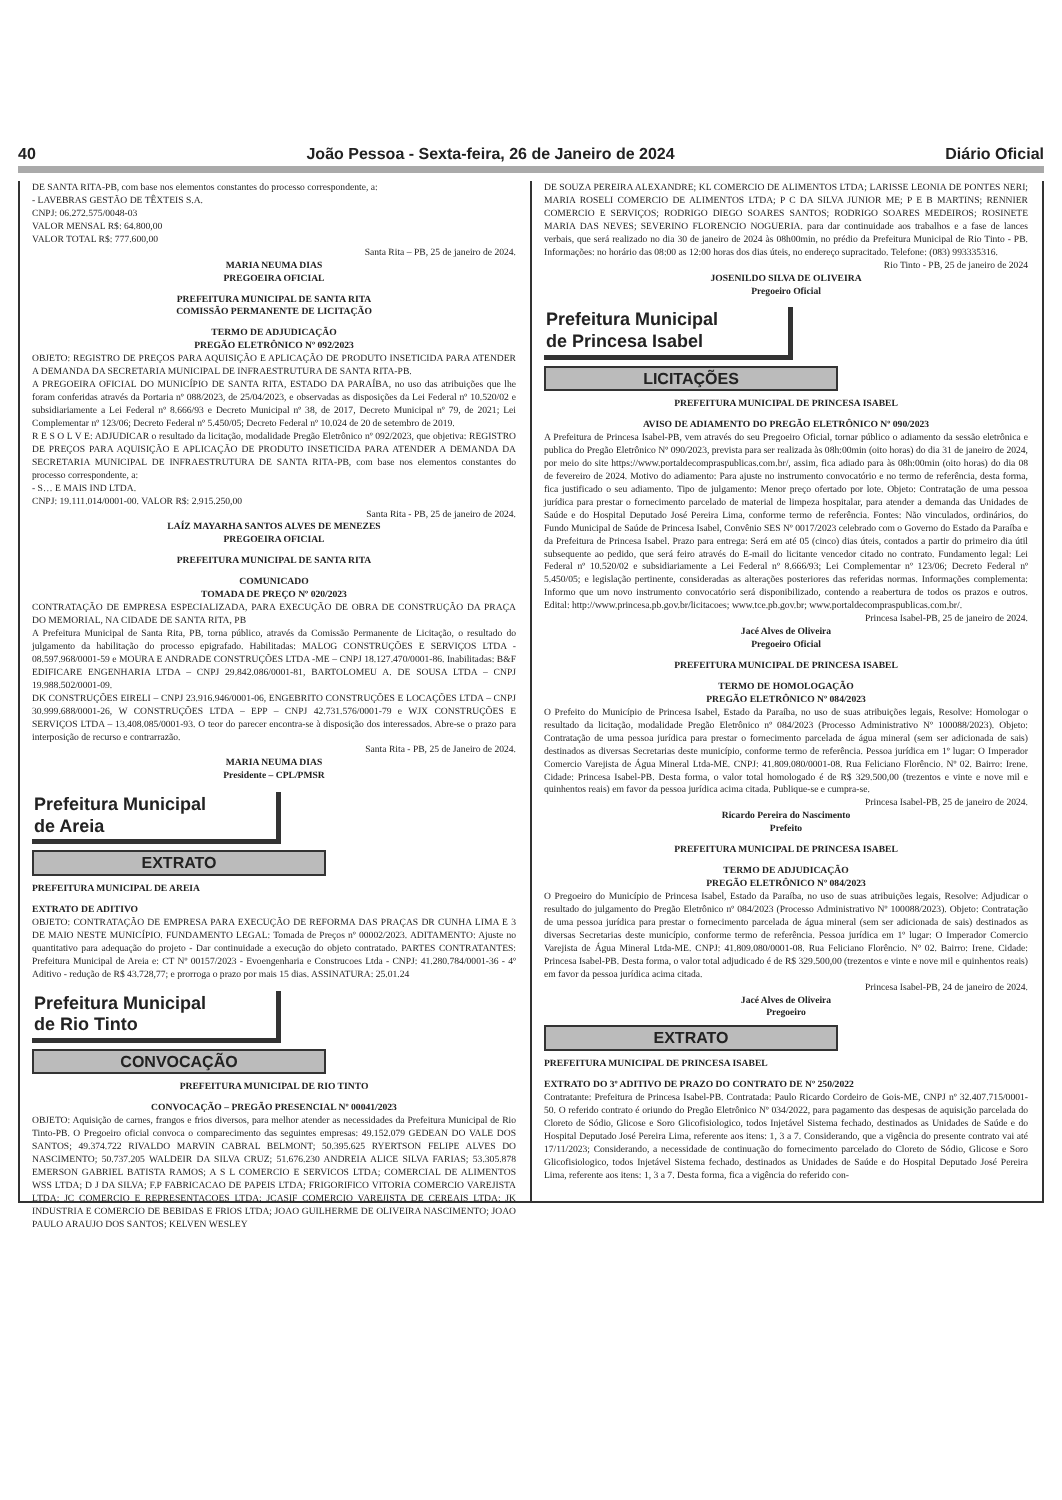40 João Pessoa - Sexta-feira, 26 de Janeiro de 2024 Diário Oficial
DE SANTA RITA-PB, com base nos elementos constantes do processo correspondente, a:
- LAVEBRAS GESTÃO DE TÊXTEIS S.A.
CNPJ: 06.272.575/0048-03
VALOR MENSAL R$: 64.800,00
VALOR TOTAL R$: 777.600,00
Santa Rita – PB, 25 de janeiro de 2024.
MARIA NEUMA DIAS
PREGOEIRA OFICIAL
PREFEITURA MUNICIPAL DE SANTA RITA
COMISSÃO PERMANENTE DE LICITAÇÃO
TERMO DE ADJUDICAÇÃO
PREGÃO ELETRÔNICO Nº 092/2023
OBJETO: REGISTRO DE PREÇOS PARA AQUISIÇÃO E APLICAÇÃO DE PRODUTO INSETICIDA PARA ATENDER A DEMANDA DA SECRETARIA MUNICIPAL DE INFRAESTRUTURA DE SANTA RITA-PB.
A PREGOEIRA OFICIAL DO MUNICÍPIO DE SANTA RITA, ESTADO DA PARAÍBA, no uso das atribuições que lhe foram conferidas através da Portaria nº 088/2023, de 25/04/2023, e observadas as disposições da Lei Federal nº 10.520/02 e subsidiariamente a Lei Federal nº 8.666/93 e Decreto Municipal nº 38, de 2017, Decreto Municipal nº 79, de 2021; Lei Complementar nº 123/06; Decreto Federal nº 5.450/05; Decreto Federal nº 10.024 de 20 de setembro de 2019.
R E S O L V E: ADJUDICAR o resultado da licitação, modalidade Pregão Eletrônico nº 092/2023, que objetiva: REGISTRO DE PREÇOS PARA AQUISIÇÃO E APLICAÇÃO DE PRODUTO INSETICIDA PARA ATENDER A DEMANDA DA SECRETARIA MUNICIPAL DE INFRAESTRUTURA DE SANTA RITA-PB, com base nos elementos constantes do processo correspondente, a:
- S… E MAIS IND LTDA.
CNPJ: 19.111.014/0001-00. VALOR R$: 2.915.250,00
Santa Rita - PB, 25 de janeiro de 2024.
LAÍZ MAYARHA SANTOS ALVES DE MENEZES
PREGOEIRA OFICIAL
PREFEITURA MUNICIPAL DE SANTA RITA
COMUNICADO
TOMADA DE PREÇO Nº 020/2023
CONTRATAÇÃO DE EMPRESA ESPECIALIZADA, PARA EXECUÇÃO DE OBRA DE CONSTRUÇÃO DA PRAÇA DO MEMORIAL, NA CIDADE DE SANTA RITA, PB
A Prefeitura Municipal de Santa Rita, PB, torna público, através da Comissão Permanente de Licitação, o resultado do julgamento da habilitação do processo epigrafado. Habilitadas: MALOG CONSTRUÇÕES E SERVIÇOS LTDA - 08.597.968/0001-59 e MOURA E ANDRADE CONSTRUÇÕES LTDA -ME – CNPJ 18.127.470/0001-86. Inabilitadas: B&F EDIFICARE ENGENHARIA LTDA – CNPJ 29.842.086/0001-81, BARTOLOMEU A. DE SOUSA LTDA – CNPJ 19.988.502/0001-09.
DK CONSTRUÇÕES EIRELI – CNPJ 23.916.946/0001-06, ENGEBRITO CONSTRUÇÕES E LOCAÇÕES LTDA – CNPJ 30.999.688/0001-26, W CONSTRUÇÕES LTDA – EPP – CNPJ 42.731.576/0001-79 e WJX CONSTRUÇÕES E SERVIÇOS LTDA – 13.408.085/0001-93. O teor do parecer encontra-se à disposição dos interessados. Abre-se o prazo para interposição de recurso e contrarrazão.
Santa Rita - PB, 25 de Janeiro de 2024.
MARIA NEUMA DIAS
Presidente – CPL/PMSR
Prefeitura Municipal
de Areia
EXTRATO
PREFEITURA MUNICIPAL DE AREIA
EXTRATO DE ADITIVO
OBJETO: CONTRATAÇÃO DE EMPRESA PARA EXECUÇÃO DE REFORMA DAS PRAÇAS DR CUNHA LIMA E 3 DE MAIO NESTE MUNICÍPIO. FUNDAMENTO LEGAL: Tomada de Preços nº 00002/2023. ADITAMENTO: Ajuste no quantitativo para adequação do projeto - Dar continuidade a execução do objeto contratado. PARTES CONTRATANTES: Prefeitura Municipal de Areia e: CT Nº 00157/2023 - Evoengenharia e Construcoes Ltda - CNPJ: 41.280.784/0001-36 - 4º Aditivo - redução de R$ 43.728,77; e prorroga o prazo por mais 15 dias. ASSINATURA: 25.01.24
Prefeitura Municipal
de Rio Tinto
CONVOCAÇÃO
PREFEITURA MUNICIPAL DE RIO TINTO
CONVOCAÇÃO – PREGÃO PRESENCIAL Nº 00041/2023
OBJETO: Aquisição de carnes, frangos e frios diversos, para melhor atender as necessidades da Prefeitura Municipal de Rio Tinto-PB. O Pregoeiro oficial convoca o comparecimento das seguintes empresas: 49.152.079 GEDEAN DO VALE DOS SANTOS; 49.374.722 RIVALDO MARVIN CABRAL BELMONT; 50.395.625 RYERTSON FELIPE ALVES DO NASCIMENTO; 50.737.205 WALDEIR DA SILVA CRUZ; 51.676.230 ANDREIA ALICE SILVA FARIAS; 53.305.878 EMERSON GABRIEL BATISTA RAMOS; A S L COMERCIO E SERVICOS LTDA; COMERCIAL DE ALIMENTOS WSS LTDA; D J DA SILVA; F.P FABRICACAO DE PAPEIS LTDA; FRIGORIFICO VITORIA COMERCIO VAREJISTA LTDA; JC COMERCIO E REPRESENTACOES LTDA; JCASIF COMERCIO VAREJISTA DE CEREAIS LTDA; JK INDUSTRIA E COMERCIO DE BEBIDAS E FRIOS LTDA; JOAO GUILHERME DE OLIVEIRA NASCIMENTO; JOAO PAULO ARAUJO DOS SANTOS; KELVEN WESLEY
DE SOUZA PEREIRA ALEXANDRE; KL COMERCIO DE ALIMENTOS LTDA; LARISSE LEONIA DE PONTES NERI; MARIA ROSELI COMERCIO DE ALIMENTOS LTDA; P C DA SILVA JUNIOR ME; P E B MARTINS; RENNIER COMERCIO E SERVIÇOS; RODRIGO DIEGO SOARES SANTOS; RODRIGO SOARES MEDEIROS; ROSINETE MARIA DAS NEVES; SEVERINO FLORENCIO NOGUERIA. para dar continuidade aos trabalhos e a fase de lances verbais, que será realizado no dia 30 de janeiro de 2024 às 08h00min, no prédio da Prefeitura Municipal de Rio Tinto - PB. Informações: no horário das 08:00 as 12:00 horas dos dias úteis, no endereço supracitado. Telefone: (083) 993335316.
Rio Tinto - PB, 25 de janeiro de 2024
JOSENILDO SILVA DE OLIVEIRA
Pregoeiro Oficial
Prefeitura Municipal
de Princesa Isabel
LICITAÇÕES
PREFEITURA MUNICIPAL DE PRINCESA ISABEL
AVISO DE ADIAMENTO DO PREGÃO ELETRÔNICO Nº 090/2023
A Prefeitura de Princesa Isabel-PB, vem através do seu Pregoeiro Oficial, tornar público o adiamento da sessão eletrônica e publica do Pregão Eletrônico Nº 090/2023, prevista para ser realizada às 08h:00min (oito horas) do dia 31 de janeiro de 2024, por meio do site https://www.portaldecompraspublicas.com.br/, assim, fica adiado para às 08h:00min (oito horas) do dia 08 de fevereiro de 2024. Motivo do adiamento: Para ajuste no instrumento convocatório e no termo de referência, desta forma, fica justificado o seu adiamento. Tipo de julgamento: Menor preço ofertado por lote. Objeto: Contratação de uma pessoa jurídica para prestar o fornecimento parcelado de material de limpeza hospitalar, para atender a demanda das Unidades de Saúde e do Hospital Deputado José Pereira Lima, conforme termo de referência. Fontes: Não vinculados, ordinários, do Fundo Municipal de Saúde de Princesa Isabel, Convênio SES Nº 0017/2023 celebrado com o Governo do Estado da Paraíba e da Prefeitura de Princesa Isabel. Prazo para entrega: Será em até 05 (cinco) dias úteis, contados a partir do primeiro dia útil subsequente ao pedido, que será feiro através do E-mail do licitante vencedor citado no contrato. Fundamento legal: Lei Federal nº 10.520/02 e subsidiariamente a Lei Federal nº 8.666/93; Lei Complementar nº 123/06; Decreto Federal nº 5.450/05; e legislação pertinente, consideradas as alterações posteriores das referidas normas. Informações complementa: Informo que um novo instrumento convocatório será disponibilizado, contendo a reabertura de todos os prazos e outros. Edital: http://www.princesa.pb.gov.br/licitacoes; www.tce.pb.gov.br; www.portaldecompraspublicas.com.br/.
Princesa Isabel-PB, 25 de janeiro de 2024.
Jacé Alves de Oliveira
Pregoeiro Oficial
PREFEITURA MUNICIPAL DE PRINCESA ISABEL
TERMO DE HOMOLOGAÇÃO
PREGÃO ELETRÔNICO Nº 084/2023
O Prefeito do Município de Princesa Isabel, Estado da Paraíba, no uso de suas atribuições legais, Resolve: Homologar o resultado da licitação, modalidade Pregão Eletrônico nº 084/2023 (Processo Administrativo Nº 100088/2023). Objeto: Contratação de uma pessoa jurídica para prestar o fornecimento parcelada de água mineral (sem ser adicionada de sais) destinados as diversas Secretarias deste município, conforme termo de referência. Pessoa jurídica em 1º lugar: O Imperador Comercio Varejista de Água Mineral Ltda-ME. CNPJ: 41.809.080/0001-08. Rua Feliciano Florêncio. Nº 02. Bairro: Irene. Cidade: Princesa Isabel-PB. Desta forma, o valor total homologado é de R$ 329.500,00 (trezentos e vinte e nove mil e quinhentos reais) em favor da pessoa jurídica acima citada. Publique-se e cumpra-se.
Princesa Isabel-PB, 25 de janeiro de 2024.
Ricardo Pereira do Nascimento
Prefeito
PREFEITURA MUNICIPAL DE PRINCESA ISABEL
TERMO DE ADJUDICAÇÃO
PREGÃO ELETRÔNICO Nº 084/2023
O Pregoeiro do Município de Princesa Isabel, Estado da Paraíba, no uso de suas atribuições legais, Resolve: Adjudicar o resultado do julgamento do Pregão Eletrônico nº 084/2023 (Processo Administrativo Nº 100088/2023). Objeto: Contratação de uma pessoa jurídica para prestar o fornecimento parcelada de água mineral (sem ser adicionada de sais) destinados as diversas Secretarias deste município, conforme termo de referência. Pessoa jurídica em 1º lugar: O Imperador Comercio Varejista de Água Mineral Ltda-ME. CNPJ: 41.809.080/0001-08. Rua Feliciano Florêncio. Nº 02. Bairro: Irene. Cidade: Princesa Isabel-PB. Desta forma, o valor total adjudicado é de R$ 329.500,00 (trezentos e vinte e nove mil e quinhentos reais) em favor da pessoa jurídica acima citada.
Princesa Isabel-PB, 24 de janeiro de 2024.
Jacé Alves de Oliveira
Pregoeiro
EXTRATO
PREFEITURA MUNICIPAL DE PRINCESA ISABEL
EXTRATO DO 3º ADITIVO DE PRAZO DO CONTRATO DE Nº 250/2022
Contratante: Prefeitura de Princesa Isabel-PB. Contratada: Paulo Ricardo Cordeiro de Gois-ME, CNPJ nº 32.407.715/0001-50. O referido contrato é oriundo do Pregão Eletrônico Nº 034/2022, para pagamento das despesas de aquisição parcelada do Cloreto de Sódio, Glicose e Soro Glicofisiologico, todos Injetável Sistema fechado, destinados as Unidades de Saúde e do Hospital Deputado José Pereira Lima, referente aos itens: 1, 3 a 7. Considerando, que a vigência do presente contrato vai até 17/11/2023; Considerando, a necessidade de continuação do fornecimento parcelado do Cloreto de Sódio, Glicose e Soro Glicofisiologico, todos Injetável Sistema fechado, destinados as Unidades de Saúde e do Hospital Deputado José Pereira Lima, referente aos itens: 1, 3 a 7. Desta forma, fica a vigência do referido con-